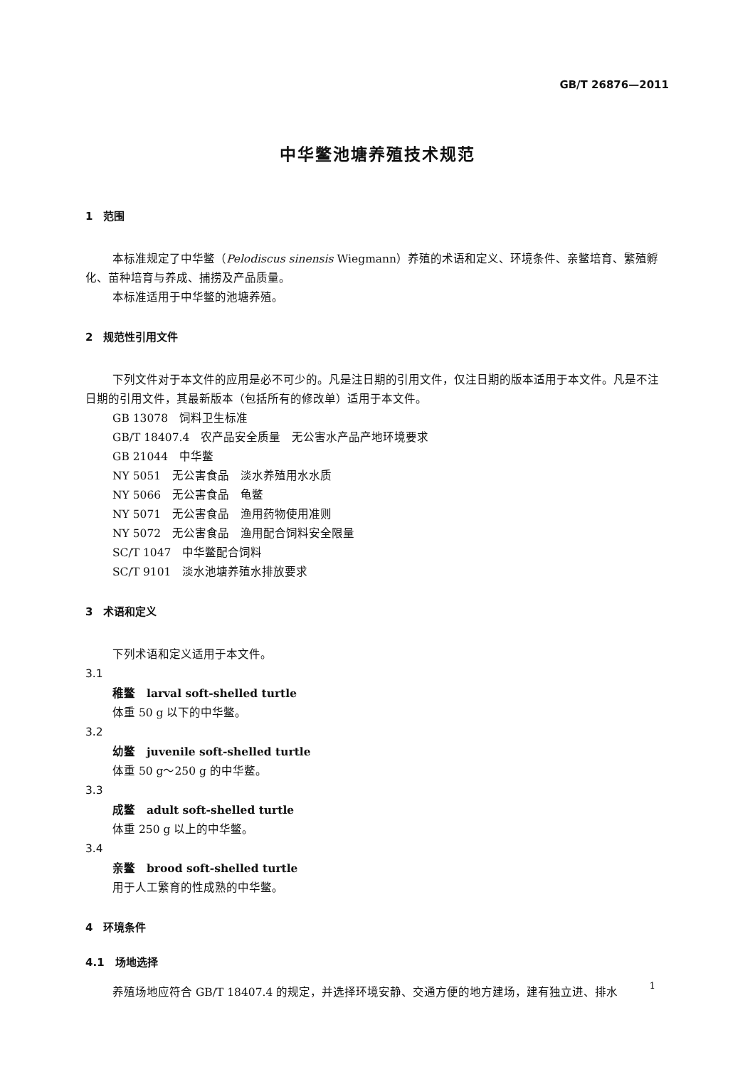GB/T 26876—2011
中华鳖池塘养殖技术规范
1　范围
本标准规定了中华鳖（Pelodiscus sinensis Wiegmann）养殖的术语和定义、环境条件、亲鳖培育、繁殖孵化、苗种培育与养成、捕捞及产品质量。
本标准适用于中华鳖的池塘养殖。
2　规范性引用文件
下列文件对于本文件的应用是必不可少的。凡是注日期的引用文件，仅注日期的版本适用于本文件。凡是不注日期的引用文件，其最新版本（包括所有的修改单）适用于本文件。
GB 13078　饲料卫生标准
GB/T 18407.4　农产品安全质量　无公害水产品产地环境要求
GB 21044　中华鳖
NY 5051　无公害食品　淡水养殖用水水质
NY 5066　无公害食品　龟鳖
NY 5071　无公害食品　渔用药物使用准则
NY 5072　无公害食品　渔用配合饲料安全限量
SC/T 1047　中华鳖配合饲料
SC/T 9101　淡水池塘养殖水排放要求
3　术语和定义
下列术语和定义适用于本文件。
3.1
稚鳖　larval soft-shelled turtle
体重 50 g 以下的中华鳖。
3.2
幼鳖　juvenile soft-shelled turtle
体重 50 g～250 g 的中华鳖。
3.3
成鳖　adult soft-shelled turtle
体重 250 g 以上的中华鳖。
3.4
亲鳖　brood soft-shelled turtle
用于人工繁育的性成熟的中华鳖。
4　环境条件
4.1　场地选择
养殖场地应符合 GB/T 18407.4 的规定，并选择环境安静、交通方便的地方建场，建有独立进、排水
1